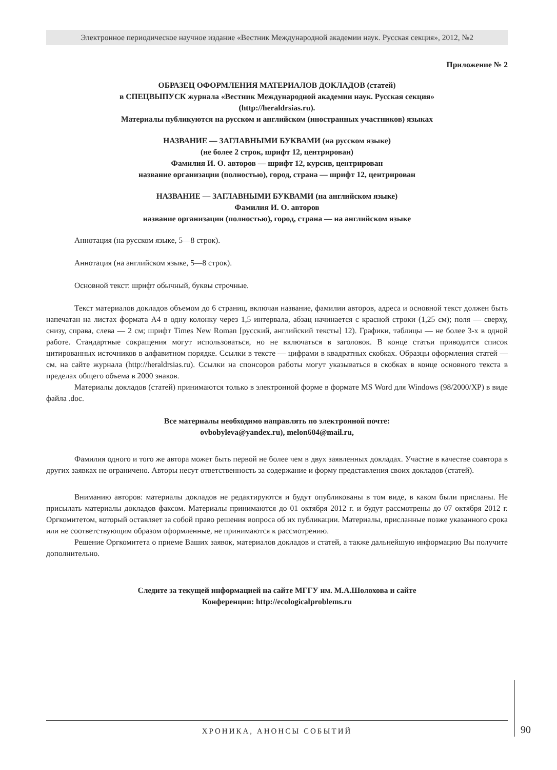Электронное периодическое научное издание «Вестник Международной академии наук. Русская секция», 2012, №2
Приложение № 2
ОБРАЗЕЦ ОФОРМЛЕНИЯ МАТЕРИАЛОВ ДОКЛАДОВ (статей)
в СПЕЦВЫПУСК журнала «Вестник Международной академии наук. Русская секция»
(http://heraldrsias.ru).
Материалы публикуются на русском и английском (иностранных участников) языках
НАЗВАНИЕ — ЗАГЛАВНЫМИ БУКВАМИ (на русском языке)
(не более 2 строк, шрифт 12, центрирован)
Фамилия И. О. авторов — шрифт 12, курсив, центрирован
название организации (полностью), город, страна — шрифт 12, центрирован
НАЗВАНИЕ — ЗАГЛАВНЫМИ БУКВАМИ (на английском языке)
Фамилия И. О. авторов
название организации (полностью), город, страна — на английском языке
Аннотация (на русском языке, 5—8 строк).
Аннотация (на английском языке, 5—8 строк).
Основной текст: шрифт обычный, буквы строчные.
Текст материалов докладов объемом до 6 страниц, включая название, фамилии авторов, адреса и основной текст должен быть напечатан на листах формата А4 в одну колонку через 1,5 интервала, абзац начинается с красной строки (1,25 см); поля — сверху, снизу, справа, слева — 2 см; шрифт Times New Roman [русский, английский тексты] 12). Графики, таблицы — не более 3-х в одной работе. Стандартные сокращения могут использоваться, но не включаться в заголовок. В конце статьи приводится список цитированных источников в алфавитном порядке. Ссылки в тексте — цифрами в квадратных скобках. Образцы оформления статей — см. на сайте журнала (http://heraldrsias.ru). Ссылки на спонсоров работы могут указываться в скобках в конце основного текста в пределах общего объема в 2000 знаков.
Материалы докладов (статей) принимаются только в электронной форме в формате MS Word для Windows (98/2000/XP) в виде файла .doc.
Все материалы необходимо направлять по электронной почте:
ovbobyleva@yandex.ru), melon604@mail.ru,
Фамилия одного и того же автора может быть первой не более чем в двух заявленных докладах. Участие в качестве соавтора в других заявках не ограничено. Авторы несут ответственность за содержание и форму представления своих докладов (статей).
Вниманию авторов: материалы докладов не редактируются и будут опубликованы в том виде, в каком были присланы. Не присылать материалы докладов факсом. Материалы принимаются до 01 октября 2012 г. и будут рассмотрены до 07 октября 2012 г. Оргкомитетом, который оставляет за собой право решения вопроса об их публикации. Материалы, присланные позже указанного срока или не соответствующим образом оформленные, не принимаются к рассмотрению.
Решение Оргкомитета о приеме Ваших заявок, материалов докладов и статей, а также дальнейшую информацию Вы получите дополнительно.
Следите за текущей информацией на сайте МГГУ им. М.А.Шолохова и сайте
Конференции: http://ecologicalproblems.ru
ХРОНИКА, АНОНСЫ СОБЫТИЙ 90